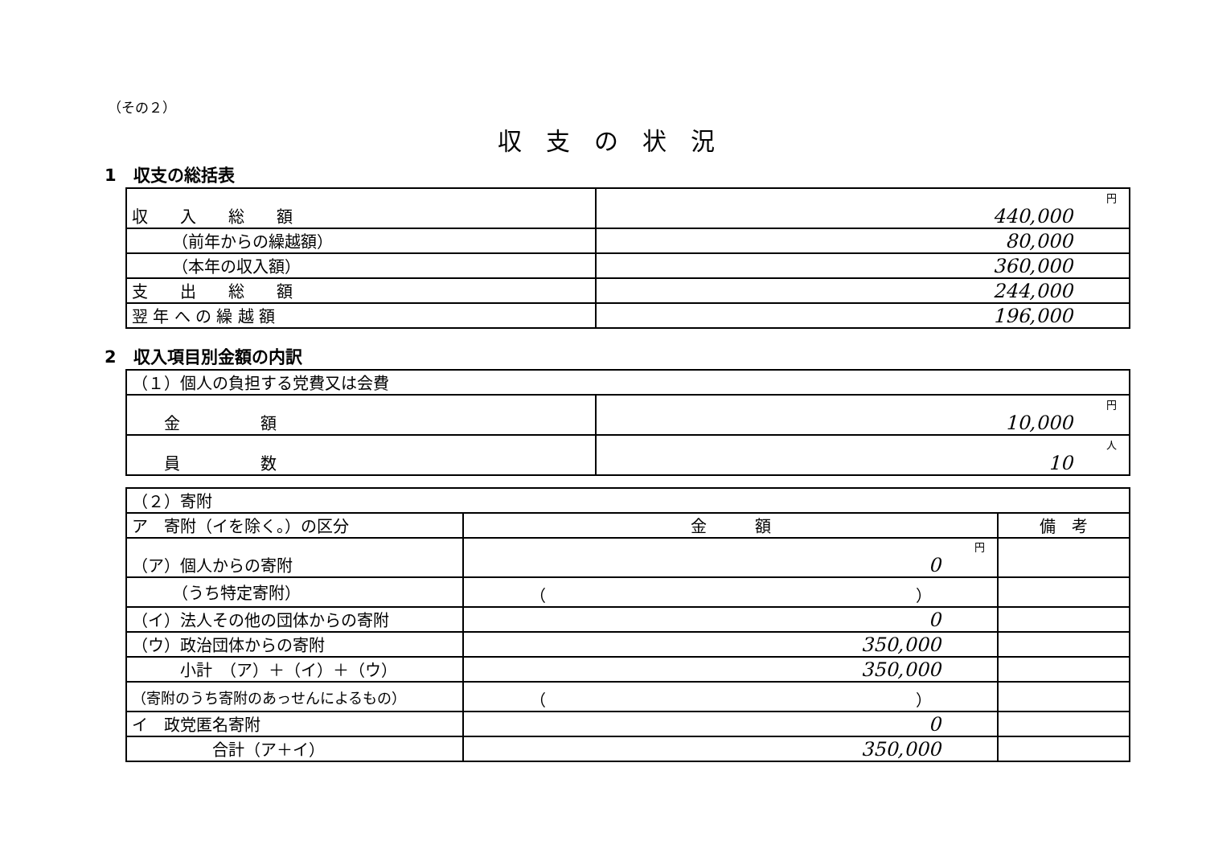（その２）
収支の状況
1　収支の総括表
| 収 入 総 額 | 円 440,000 |
| （前年からの繰越額） | 80,000 |
| （本年の収入額） | 360,000 |
| 支 出 総 額 | 244,000 |
| 翌 年 へ の 繰 越 額 | 196,000 |
2　収入項目別金額の内訳
| （１）個人の負担する党費又は会費 | |
| 金 額 | 円 10,000 |
| 員 数 | 人 10 |
| （２）寄附 | | |
| ア 寄附（イを除く。）の区分 | 金 額 | 備 考 |
| （ア）個人からの寄附 | 円 0 | |
| （うち特定寄附） | （ ） | |
| （イ）法人その他の団体からの寄附 | 0 | |
| （ウ）政治団体からの寄附 | 350,000 | |
| 小計 （ア）＋（イ）＋（ウ） | 350,000 | |
| （寄附のうち寄附のあっせんによるもの） | （ ） | |
| イ 政党匿名寄附 | 0 | |
| 合計（ア＋イ） | 350,000 | |